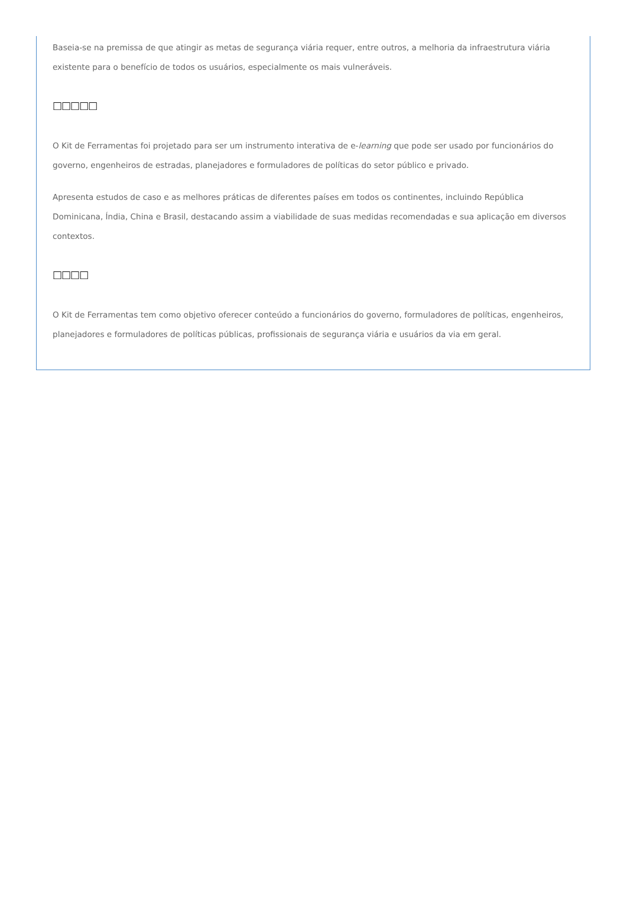Baseia-se na premissa de que atingir as metas de segurança viária requer, entre outros, a melhoria da infraestrutura viária existente para o benefício de todos os usuários, especialmente os mais vulneráveis.
□□□□□
O Kit de Ferramentas foi projetado para ser um instrumento interativa de e-learning que pode ser usado por funcionários do governo, engenheiros de estradas, planejadores e formuladores de políticas do setor público e privado.
Apresenta estudos de caso e as melhores práticas de diferentes países em todos os continentes, incluindo República Dominicana, Índia, China e Brasil, destacando assim a viabilidade de suas medidas recomendadas e sua aplicação em diversos contextos.
□□□□
O Kit de Ferramentas tem como objetivo oferecer conteúdo a funcionários do governo, formuladores de políticas, engenheiros, planejadores e formuladores de políticas públicas, profissionais de segurança viária e usuários da via em geral.